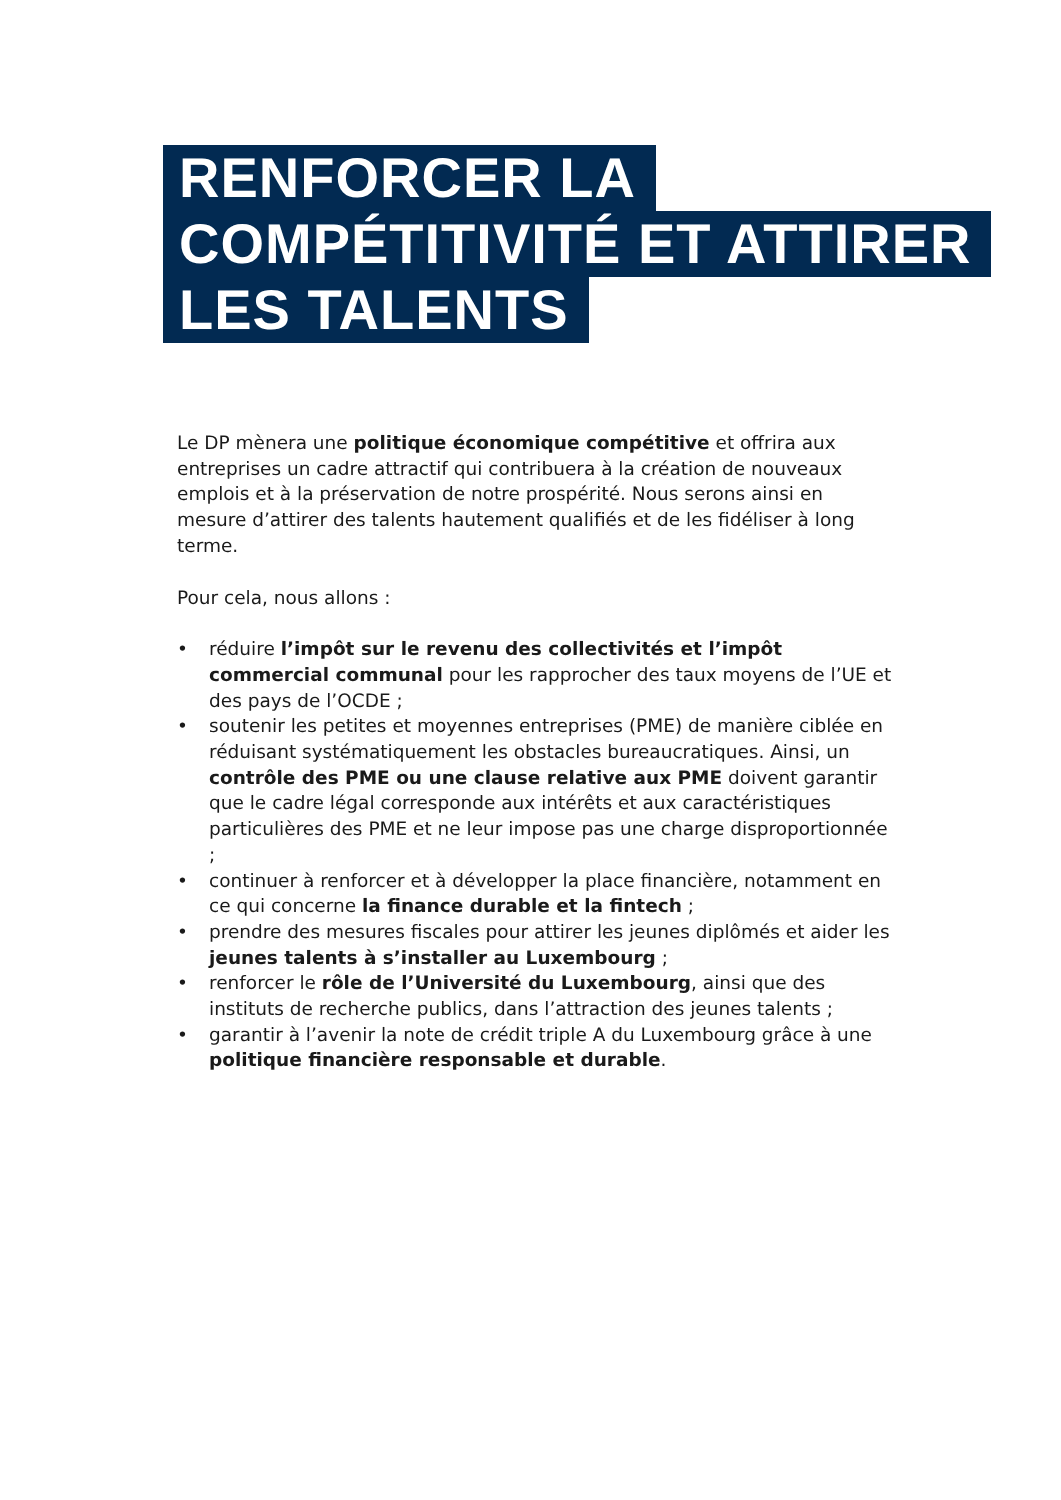RENFORCER LA
COMPÉTITIVITÉ ET ATTIRER
LES TALENTS
Le DP mènera une politique économique compétitive et offrira aux entreprises un cadre attractif qui contribuera à la création de nouveaux emplois et à la préservation de notre prospérité. Nous serons ainsi en mesure d’attirer des talents hautement qualifiés et de les fidéliser à long terme.
Pour cela, nous allons :
• réduire l’impôt sur le revenu des collectivités et l’impôt commercial communal pour les rapprocher des taux moyens de l’UE et des pays de l’OCDE ;
• soutenir les petites et moyennes entreprises (PME) de manière ciblée en réduisant systématiquement les obstacles bureaucratiques. Ainsi, un contrôle des PME ou une clause relative aux PME doivent garantir que le cadre légal corresponde aux intérêts et aux caractéristiques particulières des PME et ne leur impose pas une charge disproportionnée ;
• continuer à renforcer et à développer la place financière, notamment en ce qui concerne la finance durable et la fintech ;
• prendre des mesures fiscales pour attirer les jeunes diplômés et aider les jeunes talents à s’installer au Luxembourg ;
• renforcer le rôle de l’Université du Luxembourg, ainsi que des instituts de recherche publics, dans l’attraction des jeunes talents ;
• garantir à l’avenir la note de crédit triple A du Luxembourg grâce à une politique financière responsable et durable.